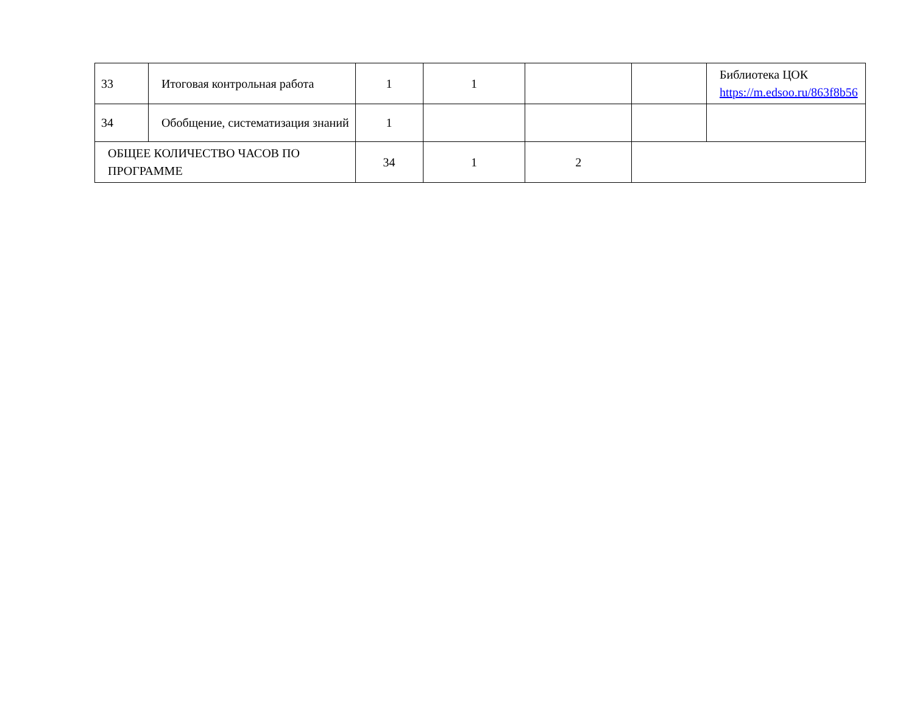| 33 | Итоговая контрольная работа | 1 | 1 | | | Библиотека ЦОК https://m.edsoo.ru/863f8b56 |
| 34 | Обобщение, систематизация знаний | 1 | | | | |
| ОБЩЕЕ КОЛИЧЕСТВО ЧАСОВ ПО ПРОГРАММЕ | | 34 | 1 | 2 | | |